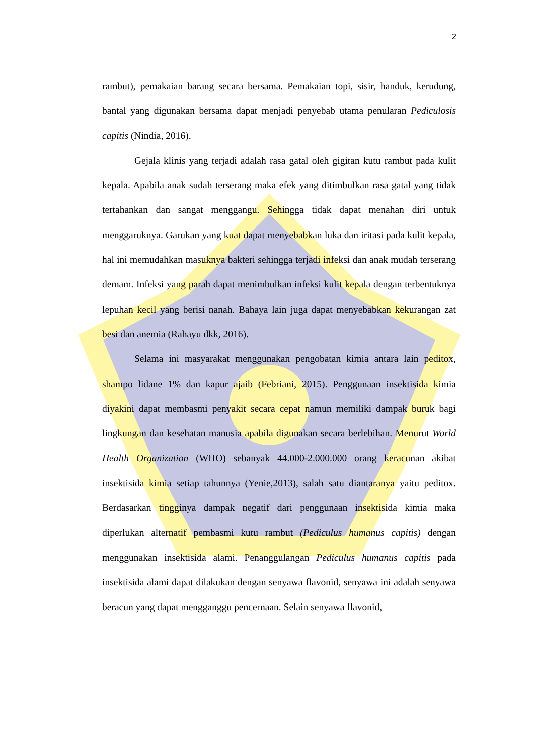2
rambut), pemakaian barang secara bersama. Pemakaian topi, sisir, handuk, kerudung, bantal yang digunakan bersama dapat menjadi penyebab utama penularan Pediculosis capitis (Nindia, 2016).
Gejala klinis yang terjadi adalah rasa gatal oleh gigitan kutu rambut pada kulit kepala. Apabila anak sudah terserang maka efek yang ditimbulkan rasa gatal yang tidak tertahankan dan sangat menggangu. Sehingga tidak dapat menahan diri untuk menggaruknya. Garukan yang kuat dapat menyebabkan luka dan iritasi pada kulit kepala, hal ini memudahkan masuknya bakteri sehingga terjadi infeksi dan anak mudah terserang demam. Infeksi yang parah dapat menimbulkan infeksi kulit kepala dengan terbentuknya lepuhan kecil yang berisi nanah. Bahaya lain juga dapat menyebabkan kekurangan zat besi dan anemia (Rahayu dkk, 2016).
Selama ini masyarakat menggunakan pengobatan kimia antara lain peditox, shampo lidane 1% dan kapur ajaib (Febriani, 2015). Penggunaan insektisida kimia diyakini dapat membasmi penyakit secara cepat namun memiliki dampak buruk bagi lingkungan dan kesehatan manusia apabila digunakan secara berlebihan. Menurut World Health Organization (WHO) sebanyak 44.000-2.000.000 orang keracunan akibat insektisida kimia setiap tahunnya (Yenie,2013), salah satu diantaranya yaitu peditox. Berdasarkan tingginya dampak negatif dari penggunaan insektisida kimia maka diperlukan alternatif pembasmi kutu rambut (Pediculus humanus capitis) dengan menggunakan insektisida alami. Penanggulangan Pediculus humanus capitis pada insektisida alami dapat dilakukan dengan senyawa flavonid, senyawa ini adalah senyawa beracun yang dapat mengganggu pencernaan. Selain senyawa flavonid,